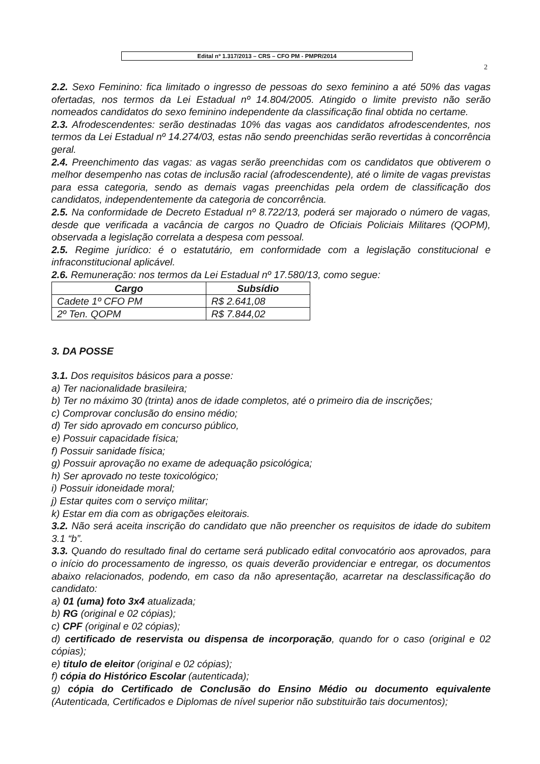Edital nº 1.317/2013 – CRS – CFO PM - PMPR/2014
2
2.2. Sexo Feminino: fica limitado o ingresso de pessoas do sexo feminino a até 50% das vagas ofertadas, nos termos da Lei Estadual nº 14.804/2005. Atingido o limite previsto não serão nomeados candidatos do sexo feminino independente da classificação final obtida no certame.
2.3. Afrodescendentes: serão destinadas 10% das vagas aos candidatos afrodescendentes, nos termos da Lei Estadual nº 14.274/03, estas não sendo preenchidas serão revertidas à concorrência geral.
2.4. Preenchimento das vagas: as vagas serão preenchidas com os candidatos que obtiverem o melhor desempenho nas cotas de inclusão racial (afrodescendente), até o limite de vagas previstas para essa categoria, sendo as demais vagas preenchidas pela ordem de classificação dos candidatos, independentemente da categoria de concorrência.
2.5. Na conformidade de Decreto Estadual nº 8.722/13, poderá ser majorado o número de vagas, desde que verificada a vacância de cargos no Quadro de Oficiais Policiais Militares (QOPM), observada a legislação correlata a despesa com pessoal.
2.5. Regime jurídico: é o estatutário, em conformidade com a legislação constitucional e infraconstitucional aplicável.
2.6. Remuneração: nos termos da Lei Estadual nº 17.580/13, como segue:
| Cargo | Subsídio |
| --- | --- |
| Cadete 1º CFO PM | R$ 2.641,08 |
| 2º Ten. QOPM | R$ 7.844,02 |
3. DA POSSE
3.1. Dos requisitos básicos para a posse:
a) Ter nacionalidade brasileira;
b) Ter no máximo 30 (trinta) anos de idade completos, até o primeiro dia de inscrições;
c) Comprovar conclusão do ensino médio;
d) Ter sido aprovado em concurso público,
e) Possuir capacidade física;
f) Possuir sanidade física;
g) Possuir aprovação no exame de adequação psicológica;
h) Ser aprovado no teste toxicológico;
i) Possuir idoneidade moral;
j) Estar quites com o serviço militar;
k) Estar em dia com as obrigações eleitorais.
3.2. Não será aceita inscrição do candidato que não preencher os requisitos de idade do subitem 3.1 “b”.
3.3. Quando do resultado final do certame será publicado edital convocatório aos aprovados, para o início do processamento de ingresso, os quais deverão providenciar e entregar, os documentos abaixo relacionados, podendo, em caso da não apresentação, acarretar na desclassificação do candidato:
a) 01 (uma) foto 3x4 atualizada;
b) RG (original e 02 cópias);
c) CPF (original e 02 cópias);
d) certificado de reservista ou dispensa de incorporação, quando for o caso (original e 02 cópias);
e) titulo de eleitor (original e 02 cópias);
f) cópia do Histórico Escolar (autenticada);
g) cópia do Certificado de Conclusão do Ensino Médio ou documento equivalente (Autenticada, Certificados e Diplomas de nível superior não substituirão tais documentos);